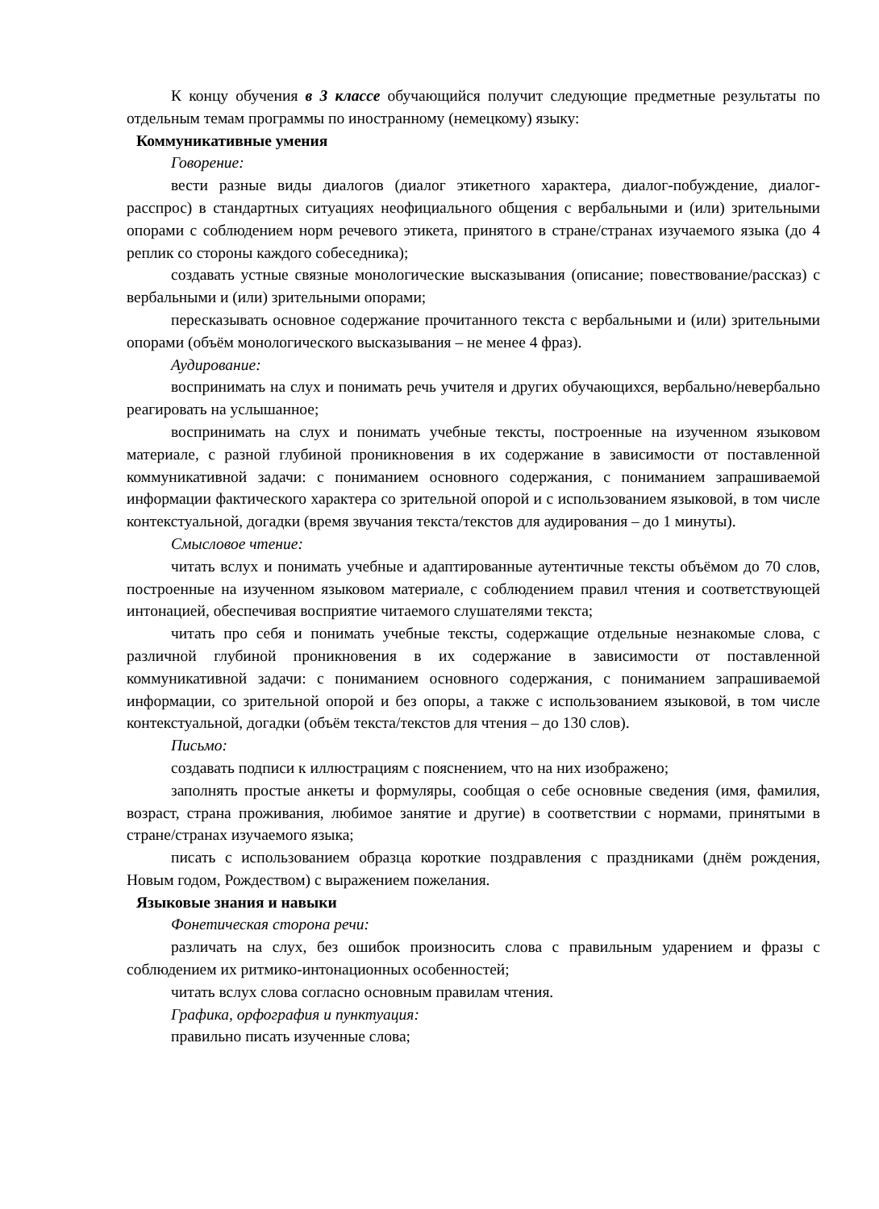К концу обучения в 3 классе обучающийся получит следующие предметные результаты по отдельным темам программы по иностранному (немецкому) языку:
Коммуникативные умения
Говорение:
вести разные виды диалогов (диалог этикетного характера, диалог-побуждение, диалог-расспрос) в стандартных ситуациях неофициального общения с вербальными и (или) зрительными опорами с соблюдением норм речевого этикета, принятого в стране/странах изучаемого языка (до 4 реплик со стороны каждого собеседника);
создавать устные связные монологические высказывания (описание; повествование/рассказ) с вербальными и (или) зрительными опорами;
пересказывать основное содержание прочитанного текста с вербальными и (или) зрительными опорами (объём монологического высказывания – не менее 4 фраз).
Аудирование:
воспринимать на слух и понимать речь учителя и других обучающихся, вербально/невербально реагировать на услышанное;
воспринимать на слух и понимать учебные тексты, построенные на изученном языковом материале, с разной глубиной проникновения в их содержание в зависимости от поставленной коммуникативной задачи: с пониманием основного содержания, с пониманием запрашиваемой информации фактического характера со зрительной опорой и с использованием языковой, в том числе контекстуальной, догадки (время звучания текста/текстов для аудирования – до 1 минуты).
Смысловое чтение:
читать вслух и понимать учебные и адаптированные аутентичные тексты объёмом до 70 слов, построенные на изученном языковом материале, с соблюдением правил чтения и соответствующей интонацией, обеспечивая восприятие читаемого слушателями текста;
читать про себя и понимать учебные тексты, содержащие отдельные незнакомые слова, с различной глубиной проникновения в их содержание в зависимости от поставленной коммуникативной задачи: с пониманием основного содержания, с пониманием запрашиваемой информации, со зрительной опорой и без опоры, а также с использованием языковой, в том числе контекстуальной, догадки (объём текста/текстов для чтения – до 130 слов).
Письмо:
создавать подписи к иллюстрациям с пояснением, что на них изображено;
заполнять простые анкеты и формуляры, сообщая о себе основные сведения (имя, фамилия, возраст, страна проживания, любимое занятие и другие) в соответствии с нормами, принятыми в стране/странах изучаемого языка;
писать с использованием образца короткие поздравления с праздниками (днём рождения, Новым годом, Рождеством) с выражением пожелания.
Языковые знания и навыки
Фонетическая сторона речи:
различать на слух, без ошибок произносить слова с правильным ударением и фразы с соблюдением их ритмико-интонационных особенностей;
читать вслух слова согласно основным правилам чтения.
Графика, орфография и пунктуация:
правильно писать изученные слова;